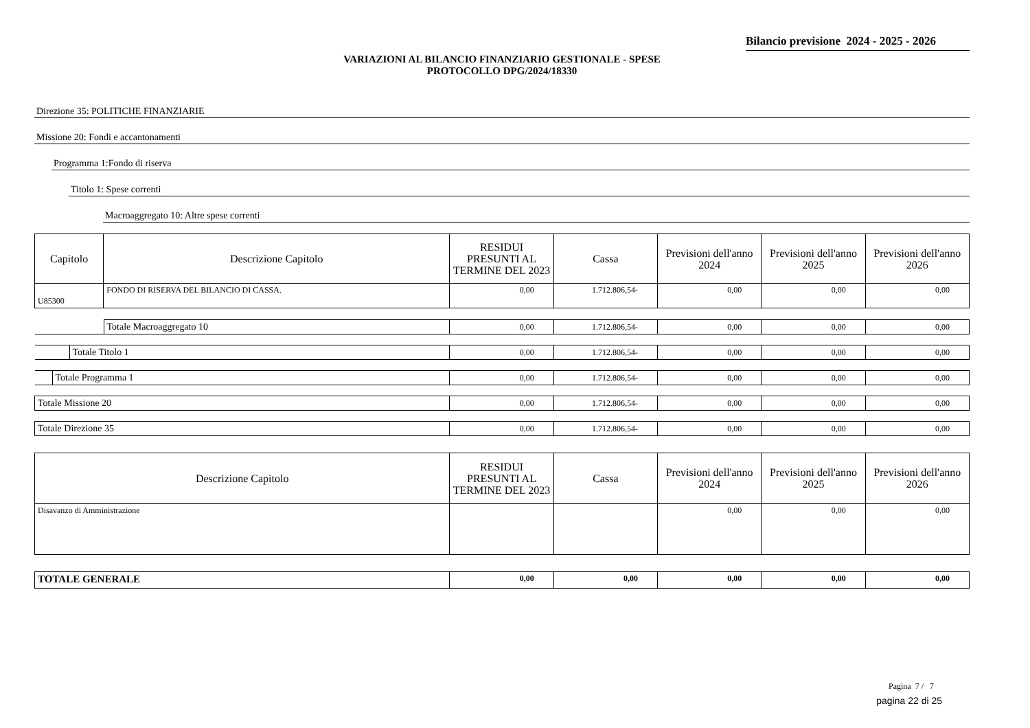Bilancio previsione 2024 - 2025 - 2026
VARIAZIONI AL BILANCIO FINANZIARIO GESTIONALE - SPESE
PROTOCOLLO DPG/2024/18330
Direzione 35: POLITICHE FINANZIARIE
Missione 20: Fondi e accantonamenti
Programma 1:Fondo di riserva
Titolo 1: Spese correnti
Macroaggregato 10: Altre spese correnti
| Capitolo | Descrizione Capitolo | RESIDUI PRESUNTI AL TERMINE DEL 2023 | Cassa | Previsioni dell'anno 2024 | Previsioni dell'anno 2025 | Previsioni dell'anno 2026 |
| --- | --- | --- | --- | --- | --- | --- |
| U85300 | FONDO DI RISERVA DEL BILANCIO DI CASSA. | 0,00 | 1.712.806,54- | 0,00 | 0,00 | 0,00 |
| Totale Macroaggregato 10 | 0,00 | 1.712.806,54- | 0,00 | 0,00 | 0,00 |
| Totale Titolo 1 | 0,00 | 1.712.806,54- | 0,00 | 0,00 | 0,00 |
| Totale Programma 1 | 0,00 | 1.712.806,54- | 0,00 | 0,00 | 0,00 |
| Totale Missione 20 | 0,00 | 1.712.806,54- | 0,00 | 0,00 | 0,00 |
| Totale Direzione 35 | 0,00 | 1.712.806,54- | 0,00 | 0,00 | 0,00 |
| Descrizione Capitolo | RESIDUI PRESUNTI AL TERMINE DEL 2023 | Cassa | Previsioni dell'anno 2024 | Previsioni dell'anno 2025 | Previsioni dell'anno 2026 |
| --- | --- | --- | --- | --- | --- |
| Disavanzo di Amministrazione | | | 0,00 | 0,00 | 0,00 |
| TOTALE GENERALE | 0,00 | 0,00 | 0,00 | 0,00 | 0,00 |
Pagina 7 / 7
pagina 22 di 25